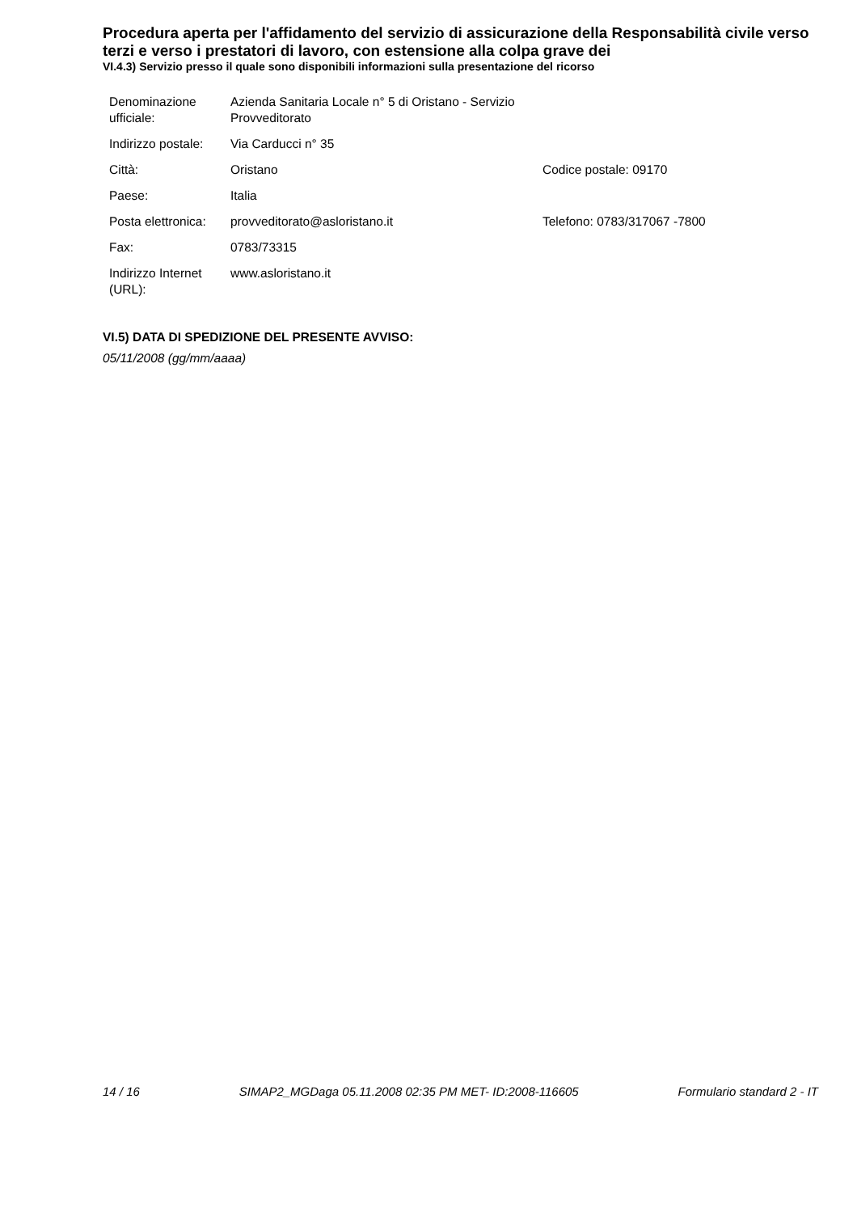Procedura aperta per l'affidamento del servizio di assicurazione della Responsabilità civile verso terzi e verso i prestatori di lavoro, con estensione alla colpa grave dei
VI.4.3) Servizio presso il quale sono disponibili informazioni sulla presentazione del ricorso
| Denominazione ufficiale: | Azienda Sanitaria Locale n° 5 di Oristano - Servizio Provveditorato | |
| Indirizzo postale: | Via Carducci n° 35 | |
| Città: | Oristano | Codice postale: 09170 |
| Paese: | Italia | |
| Posta elettronica: | provveditorato@asloristano.it | Telefono: 0783/317067 -7800 |
| Fax: | 0783/73315 | |
| Indirizzo Internet (URL): | www.asloristano.it | |
VI.5) DATA DI SPEDIZIONE DEL PRESENTE AVVISO:
05/11/2008 (gg/mm/aaaa)
14 / 16 SIMAP2_MGDaga 05.11.2008 02:35 PM MET- ID:2008-116605 Formulario standard 2 - IT